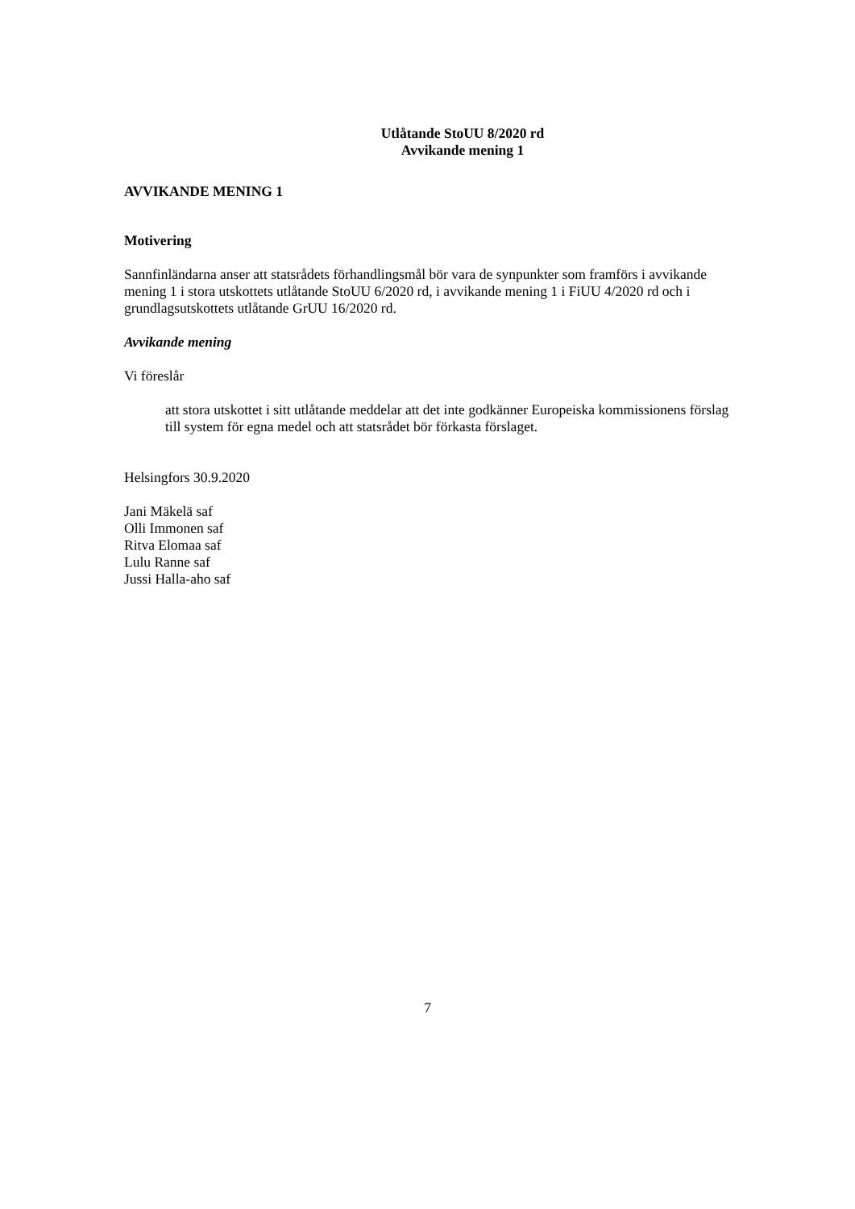Utlåtande StoUU 8/2020 rd
Avvikande mening 1
AVVIKANDE MENING 1
Motivering
Sannfinländarna anser att statsrådets förhandlingsmål bör vara de synpunkter som framförs i avvikande mening 1 i stora utskottets utlåtande StoUU 6/2020 rd, i avvikande mening 1 i FiUU 4/2020 rd och i grundlagsutskottets utlåtande GrUU 16/2020 rd.
Avvikande mening
Vi föreslår
att stora utskottet i sitt utlåtande meddelar att det inte godkänner Europeiska kommissionens förslag till system för egna medel och att statsrådet bör förkasta förslaget.
Helsingfors 30.9.2020
Jani Mäkelä saf
Olli Immonen saf
Ritva Elomaa saf
Lulu Ranne saf
Jussi Halla-aho saf
7